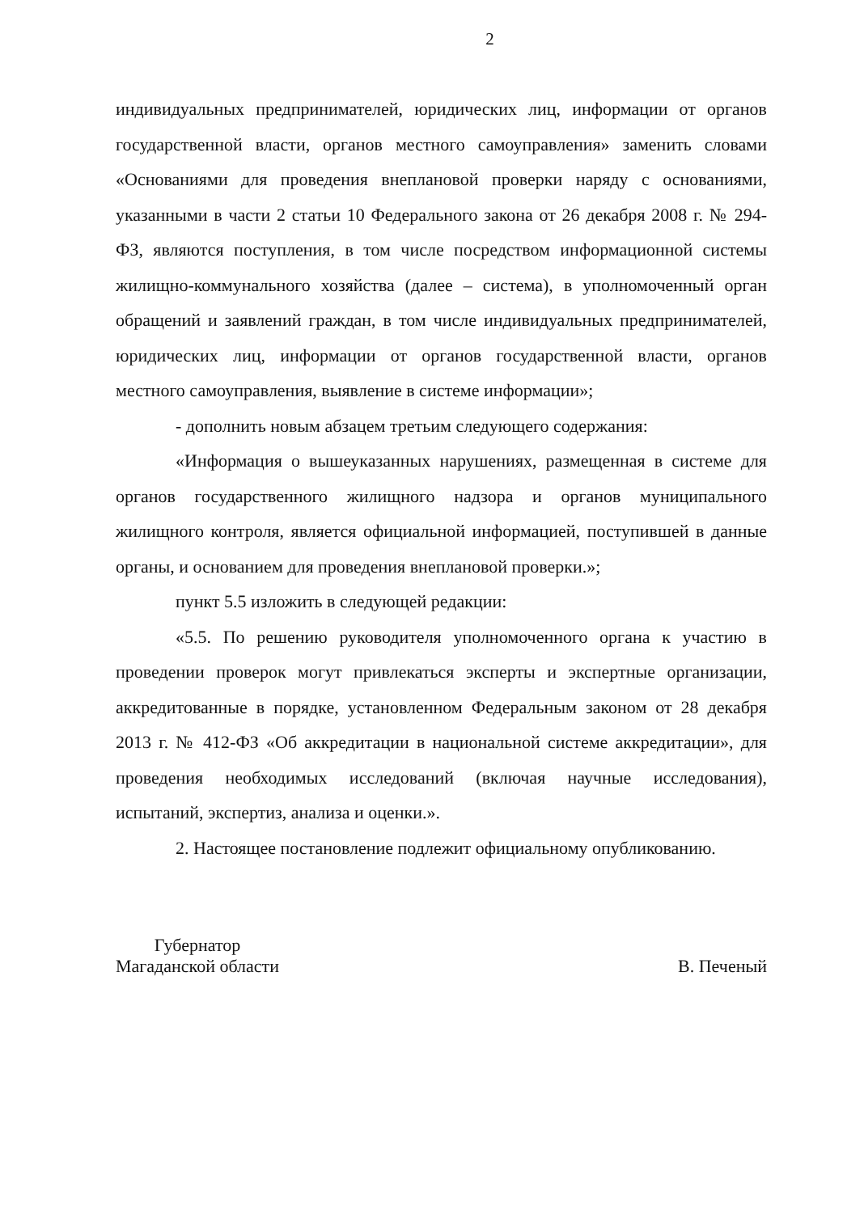2
индивидуальных предпринимателей, юридических лиц, информации от органов государственной власти, органов местного самоуправления» заменить словами «Основаниями для проведения внеплановой проверки наряду с основаниями, указанными в части 2 статьи 10 Федерального закона от 26 декабря 2008 г. № 294-ФЗ, являются поступления, в том числе посредством информационной системы жилищно-коммунального хозяйства (далее – система), в уполномоченный орган обращений и заявлений граждан, в том числе индивидуальных предпринимателей, юридических лиц, информации от органов государственной власти, органов местного самоуправления, выявление в системе информации»;
- дополнить новым абзацем третьим следующего содержания:
«Информация о вышеуказанных нарушениях, размещенная в системе для органов государственного жилищного надзора и органов муниципального жилищного контроля, является официальной информацией, поступившей в данные органы, и основанием для проведения внеплановой проверки.»;
пункт 5.5 изложить в следующей редакции:
«5.5. По решению руководителя уполномоченного органа к участию в проведении проверок могут привлекаться эксперты и экспертные организации, аккредитованные в порядке, установленном Федеральным законом от 28 декабря 2013 г. № 412-ФЗ «Об аккредитации в национальной системе аккредитации», для проведения необходимых исследований (включая научные исследования), испытаний, экспертиз, анализа и оценки.».
2. Настоящее постановление подлежит официальному опубликованию.
Губернатор
Магаданской области
В. Печеный